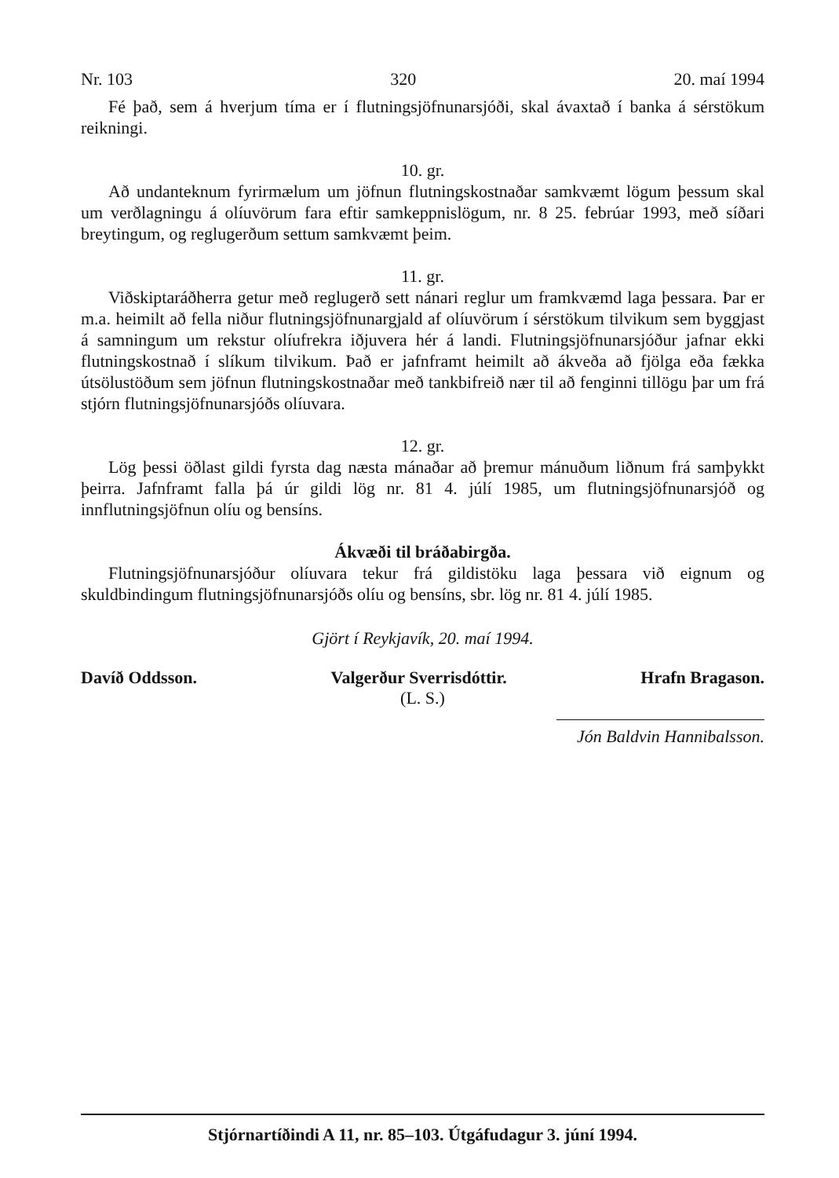Nr. 103 320 20. maí 1994
Fé það, sem á hverjum tíma er í flutningsjöfnunarsjóði, skal ávaxtað í banka á sérstökum reikningi.
10. gr.
Að undanteknum fyrirmælum um jöfnun flutningskostnaðar samkvæmt lögum þessum skal um verðlagningu á olíuvörum fara eftir samkeppnislögum, nr. 8 25. febrúar 1993, með síðari breytingum, og reglugerðum settum samkvæmt þeim.
11. gr.
Viðskiptaráðherra getur með reglugerð sett nánari reglur um framkvæmd laga þessara. Þar er m.a. heimilt að fella niður flutningsjöfnunargjald af olíuvörum í sérstökum tilvikum sem byggjast á samningum um rekstur olíufrekra iðjuvera hér á landi. Flutningsjöfnunarsjóður jafnar ekki flutningskostnað í slíkum tilvikum. Það er jafnframt heimilt að ákveða að fjölga eða fækka útsölustöðum sem jöfnun flutningskostnaðar með tankbifreið nær til að fenginni tillögu þar um frá stjórn flutningsjöfnunarsjóðs olíuvara.
12. gr.
Lög þessi öðlast gildi fyrsta dag næsta mánaðar að þremur mánuðum liðnum frá samþykkt þeirra. Jafnframt falla þá úr gildi lög nr. 81 4. júlí 1985, um flutningsjöfnunarsjóð og innflutningsjöfnun olíu og bensíns.
Ákvæði til bráðabirgða.
Flutningsjöfnunarsjóður olíuvara tekur frá gildistöku laga þessara við eignum og skuldbindingum flutningsjöfnunarsjóðs olíu og bensíns, sbr. lög nr. 81 4. júlí 1985.
Gjört í Reykjavík, 20. maí 1994.
Davíð Oddsson. Valgerður Sverrisdóttir. Hrafn Bragason.
(L. S.)
Jón Baldvin Hannibalsson.
Stjórnartíðindi A 11, nr. 85–103. Útgáfudagur 3. júní 1994.